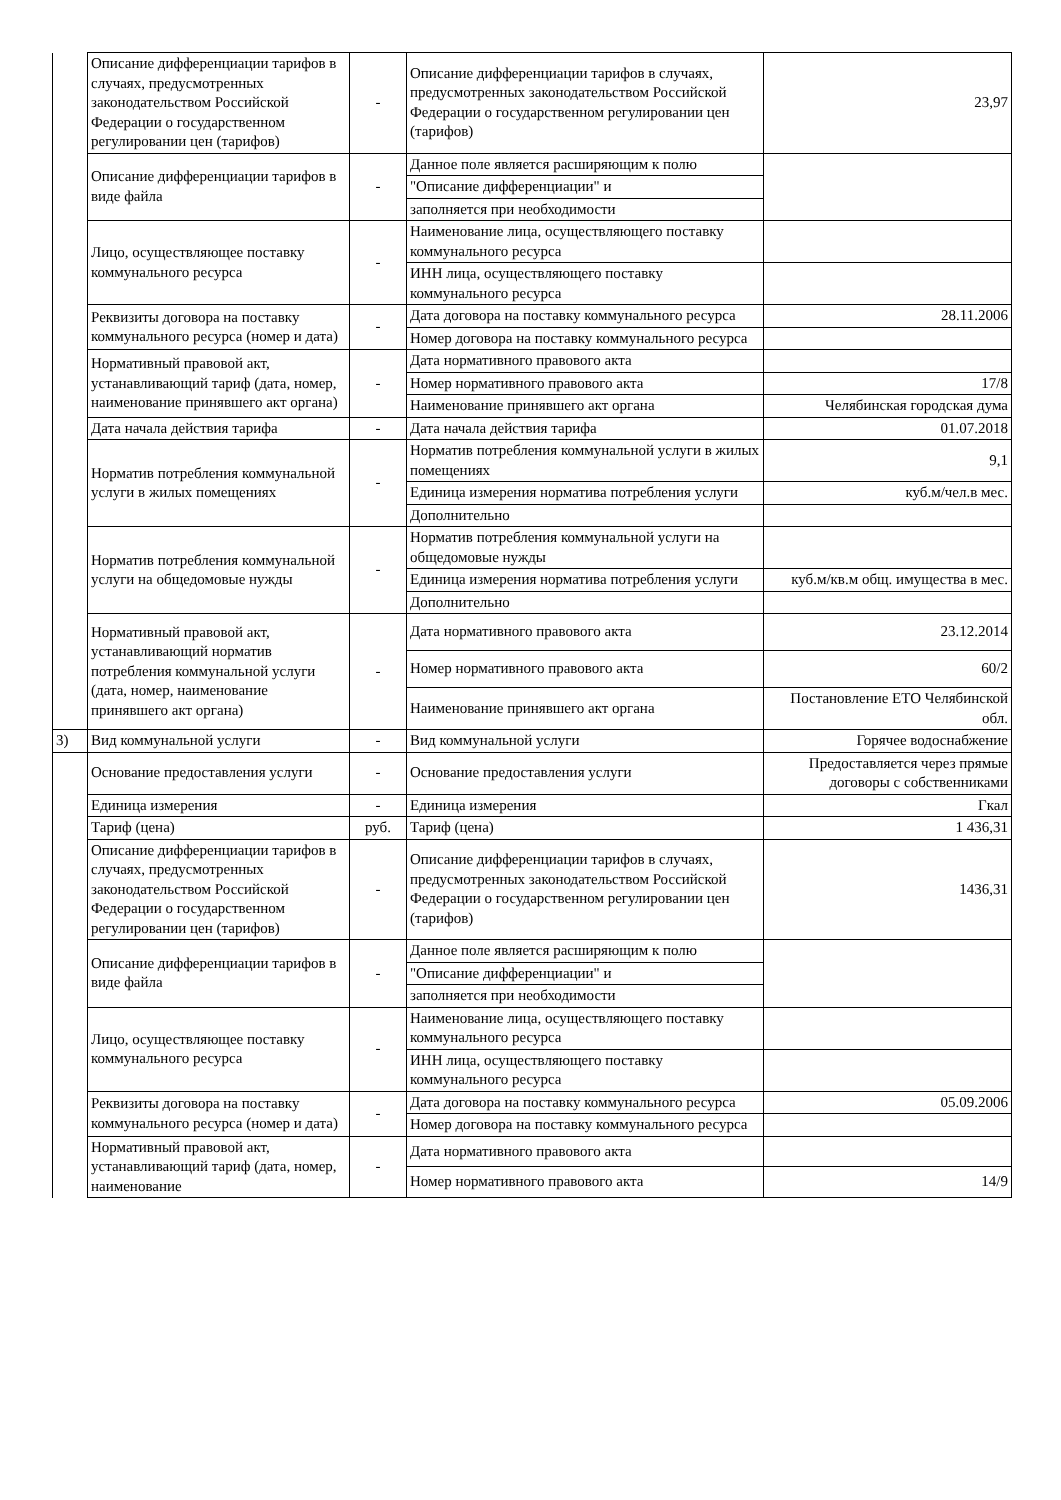| | Описание дифференциации тарифов в случаях, предусмотренных законодательством Российской Федерации о государственном регулировании цен (тарифов) | - | Описание дифференциации тарифов в случаях, предусмотренных законодательством Российской Федерации о государственном регулировании цен (тарифов) | 23,97 |
| | Описание дифференциации тарифов в виде файла | - | Данное поле является расширяющим к полю | |
| | | | "Описание дифференциации" и | |
| | | | заполняется при необходимости | |
| | Лицо, осуществляющее поставку коммунального ресурса | - | Наименование лица, осуществляющего поставку коммунального ресурса | |
| | | | ИНН лица, осуществляющего поставку коммунального ресурса | |
| | Реквизиты договора на поставку коммунального ресурса (номер и дата) | - | Дата договора на поставку коммунального ресурса | 28.11.2006 |
| | | | Номер договора на поставку коммунального ресурса | |
| | Нормативный правовой акт, устанавливающий тариф (дата, номер, наименование принявшего акт органа) | - | Дата нормативного правового акта | |
| | | | Номер нормативного правового акта | 17/8 |
| | | | Наименование принявшего акт органа | Челябинская городская дума |
| | Дата начала действия тарифа | - | Дата начала действия тарифа | 01.07.2018 |
| | Норматив потребления коммунальной услуги в жилых помещениях | - | Норматив потребления коммунальной услуги в жилых помещениях | 9,1 |
| | | | Единица измерения норматива потребления услуги | куб.м/чел.в мес. |
| | | | Дополнительно | |
| | Норматив потребления коммунальной услуги на общедомовые нужды | - | Норматив потребления коммунальной услуги на общедомовые нужды | |
| | | | Единица измерения норматива потребления услуги | куб.м/кв.м общ. имущества в мес. |
| | | | Дополнительно | |
| | Нормативный правовой акт, устанавливающий норматив потребления коммунальной услуги (дата, номер, наименование принявшего акт органа) | - | Дата нормативного правового акта | 23.12.2014 |
| | | | Номер нормативного правового акта | 60/2 |
| | | | Наименование принявшего акт органа | Постановление ЕТО Челябинской обл. |
| 3) | Вид коммунальной услуги | - | Вид коммунальной услуги | Горячее водоснабжение |
| | Основание предоставления услуги | - | Основание предоставления услуги | Предоставляется через прямые договоры с собственниками |
| | Единица измерения | - | Единица измерения | Гкал |
| | Тариф (цена) | руб. | Тариф (цена) | 1 436,31 |
| | Описание дифференциации тарифов в случаях, предусмотренных законодательством Российской Федерации о государственном регулировании цен (тарифов) | - | Описание дифференциации тарифов в случаях, предусмотренных законодательством Российской Федерации о государственном регулировании цен (тарифов) | 1436,31 |
| | Описание дифференциации тарифов в виде файла | - | Данное поле является расширяющим к полю | |
| | | | "Описание дифференциации" и | |
| | | | заполняется при необходимости | |
| | Лицо, осуществляющее поставку коммунального ресурса | - | Наименование лица, осуществляющего поставку коммунального ресурса | |
| | | | ИНН лица, осуществляющего поставку коммунального ресурса | |
| | Реквизиты договора на поставку коммунального ресурса (номер и дата) | - | Дата договора на поставку коммунального ресурса | 05.09.2006 |
| | | | Номер договора на поставку коммунального ресурса | |
| | Нормативный правовой акт, устанавливающий тариф (дата, номер, наименование | - | Дата нормативного правового акта | |
| | | | Номер нормативного правового акта | 14/9 |